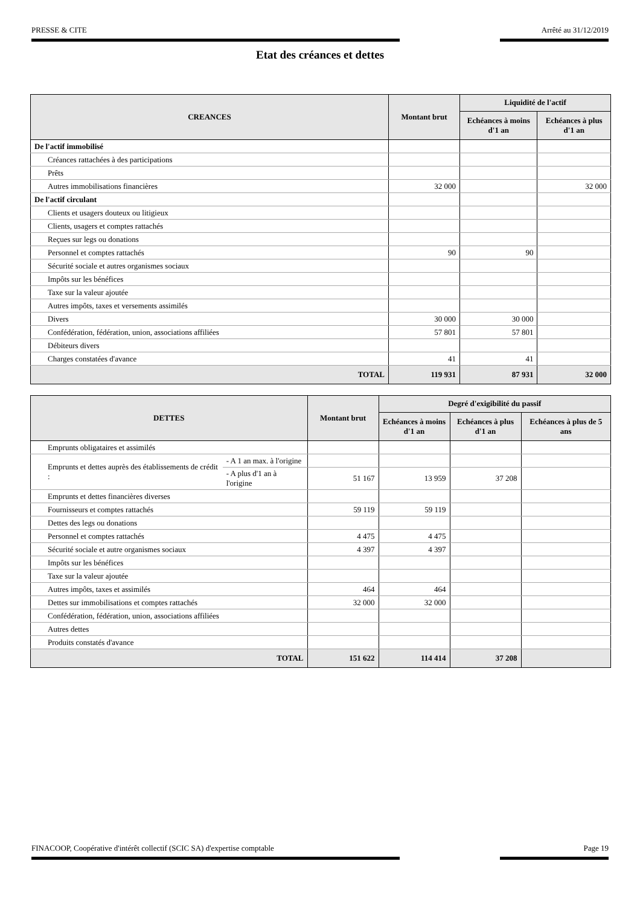PRESSE & CITE Arrêté au 31/12/2019
Etat des créances et dettes
| CREANCES | Montant brut | Liquidité de l'actif | |
| --- | --- | --- | --- |
| | | Echéances à moins d'1 an | Echéances à plus d'1 an |
| De l'actif immobilisé | | | |
| Créances rattachées à des participations | | | |
| Prêts | | | |
| Autres immobilisations financières | 32 000 | | 32 000 |
| De l'actif circulant | | | |
| Clients et usagers douteux ou litigieux | | | |
| Clients, usagers et comptes rattachés | | | |
| Reçues sur legs ou donations | | | |
| Personnel et comptes rattachés | 90 | 90 | |
| Sécurité sociale et autres organismes sociaux | | | |
| Impôts sur les bénéfices | | | |
| Taxe sur la valeur ajoutée | | | |
| Autres impôts, taxes et versements assimilés | | | |
| Divers | 30 000 | 30 000 | |
| Confédération, fédération, union, associations affiliées | 57 801 | 57 801 | |
| Débiteurs divers | | | |
| Charges constatées d'avance | 41 | 41 | |
| TOTAL | 119 931 | 87 931 | 32 000 |
| DETTES | | Montant brut | Degré d'exigibilité du passif | | |
| --- | --- | --- | --- | --- | --- |
| | | | Echéances à moins d'1 an | Echéances à plus d'1 an | Echéances à plus de 5 ans |
| Emprunts obligataires et assimilés | | | | | |
| Emprunts et dettes auprès des établissements de crédit : | - A 1 an max. à l'origine | | | | |
| | - A plus d'1 an à l'origine | 51 167 | 13 959 | 37 208 | |
| Emprunts et dettes financières diverses | | | | | |
| Fournisseurs et comptes rattachés | | 59 119 | 59 119 | | |
| Dettes des legs ou donations | | | | | |
| Personnel et comptes rattachés | | 4 475 | 4 475 | | |
| Sécurité sociale et autre organismes sociaux | | 4 397 | 4 397 | | |
| Impôts sur les bénéfices | | | | | |
| Taxe sur la valeur ajoutée | | | | | |
| Autres impôts, taxes et assimilés | | 464 | 464 | | |
| Dettes sur immobilisations et comptes rattachés | | 32 000 | 32 000 | | |
| Confédération, fédération, union, associations affiliées | | | | | |
| Autres dettes | | | | | |
| Produits constatés d'avance | | | | | |
| TOTAL | | 151 622 | 114 414 | 37 208 | |
FINACOOP, Coopérative d'intérêt collectif (SCIC SA) d'expertise comptable Page 19